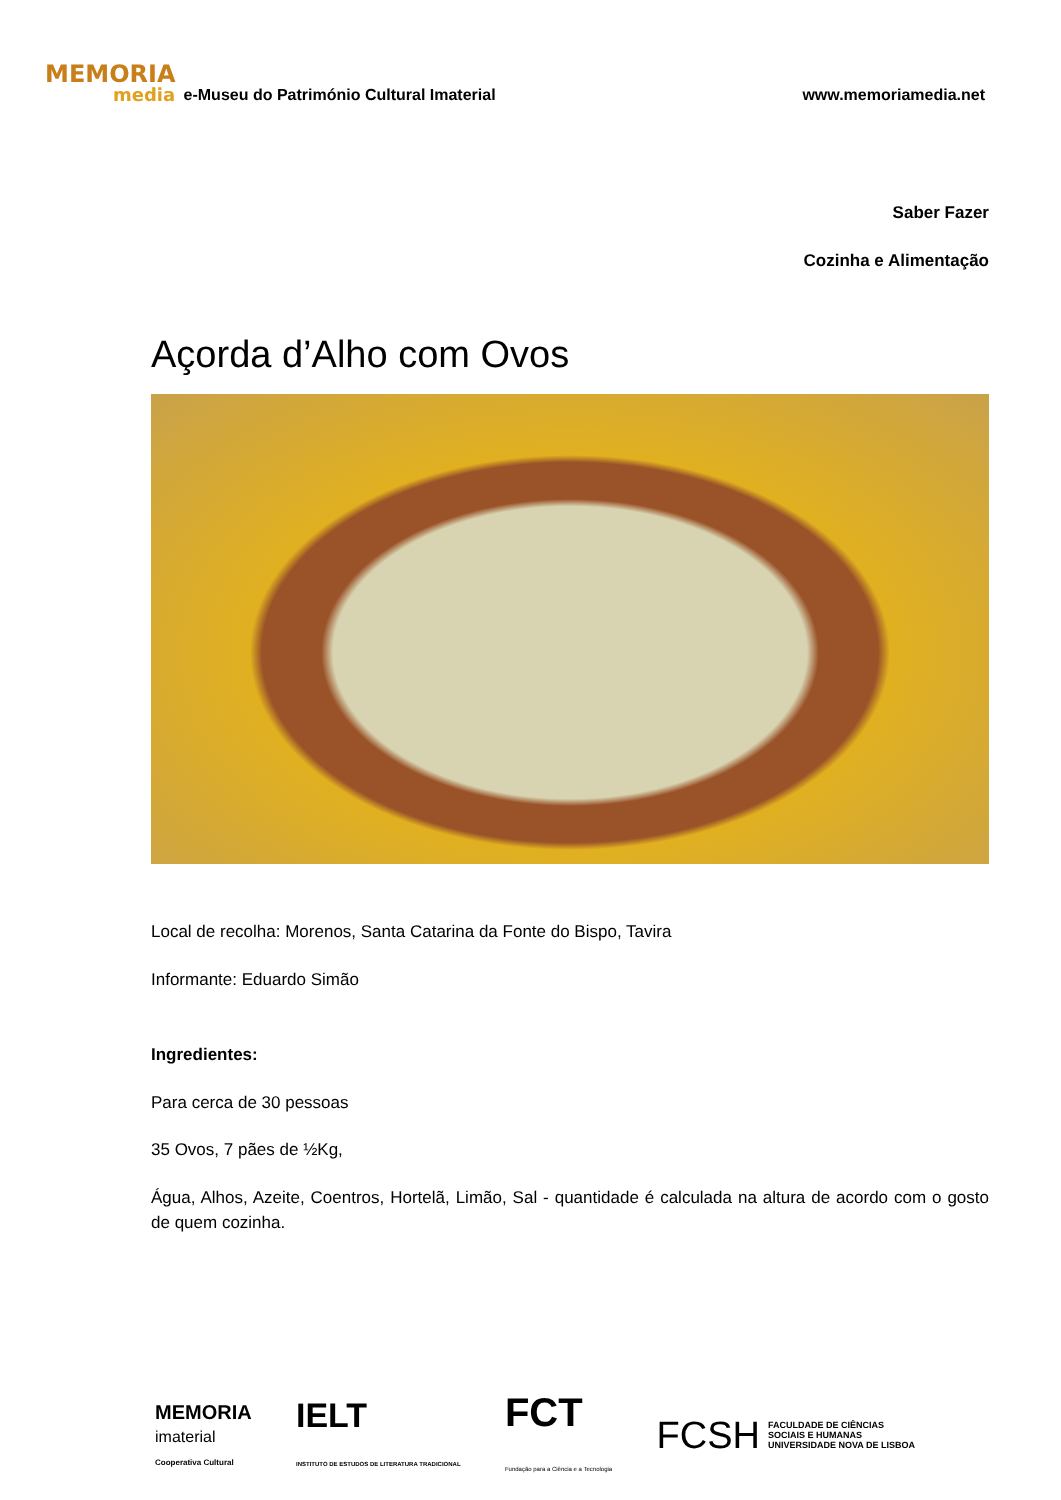MEMORIA
media
e-Museu do Património Cultural Imaterial www.memoriamedia.net
Saber Fazer
Cozinha e Alimentação
Açorda d’Alho com Ovos
Local de recolha: Morenos, Santa Catarina da Fonte do Bispo, Tavira
Informante: Eduardo Simão
Ingredientes:
Para cerca de 30 pessoas
35 Ovos, 7 pães de ½Kg,
Água, Alhos, Azeite, Coentros, Hortelã, Limão, Sal - quantidade é calculada na altura de acordo com o gosto de quem cozinha.
MEMORIA
imaterial
Cooperativa Cultural
IELT
INSTITUTO DE ESTUDOS DE LITERATURA TRADICIONAL
FCT
Fundação para a Ciência e a Tecnologia
FCSH FACULDADE DE CIÊNCIAS
SOCIAIS E HUMANAS
UNIVERSIDADE NOVA DE LISBOA